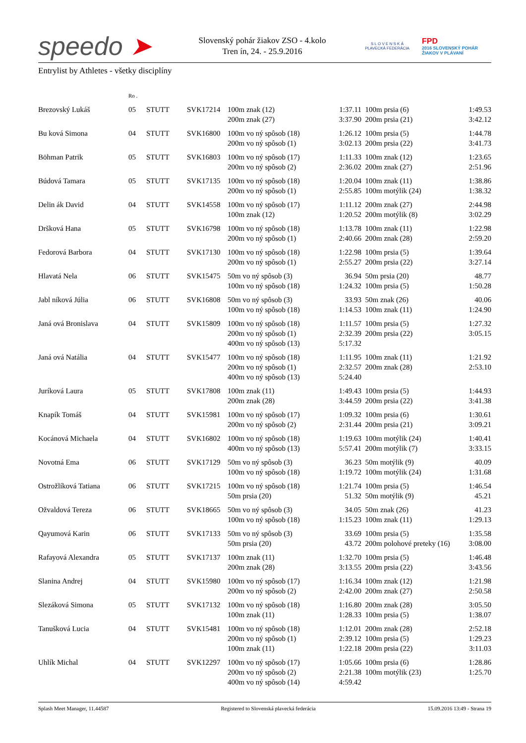speedo ➤
Slovenský pohár žiakov ZSO - 4.kolo
Tren ín, 24. - 25.9.2016
S L O V E N S K Á
PLAVECKÁ FEDERÁCIA
FPD
2016 SLOVENSKÝ POHÁR
ŽIAKOV V PLÁVANÍ
Entrylist by Athletes - všetky disciplíny
| | Ro . | | | | | | |
| Brezovský Lukáš | 05 | STUTT | SVK17214 | 100m znak (12) | 1:37.11 | 100m prsia (6) | 1:49.53 |
| | | | | 200m znak (27) | 3:37.90 | 200m prsia (21) | 3:42.12 |
| Bu ková Simona | 04 | STUTT | SVK16800 | 100m vo ný spôsob (18) | 1:26.12 | 100m prsia (5) | 1:44.78 |
| | | | | 200m vo ný spôsob (1) | 3:02.13 | 200m prsia (22) | 3:41.73 |
| Böhman Patrik | 05 | STUTT | SVK16803 | 100m vo ný spôsob (17) | 1:11.33 | 100m znak (12) | 1:23.65 |
| | | | | 200m vo ný spôsob (2) | 2:36.02 | 200m znak (27) | 2:51.96 |
| Búdová Tamara | 05 | STUTT | SVK17135 | 100m vo ný spôsob (18) | 1:20.04 | 100m znak (11) | 1:38.86 |
| | | | | 200m vo ný spôsob (1) | 2:55.85 | 100m motýlik (24) | 1:38.32 |
| Delin ák David | 04 | STUTT | SVK14558 | 100m vo ný spôsob (17) | 1:11.12 | 200m znak (27) | 2:44.98 |
| | | | | 100m znak (12) | 1:20.52 | 200m motýlik (8) | 3:02.29 |
| Dršková Hana | 05 | STUTT | SVK16798 | 100m vo ný spôsob (18) | 1:13.78 | 100m znak (11) | 1:22.98 |
| | | | | 200m vo ný spôsob (1) | 2:40.66 | 200m znak (28) | 2:59.20 |
| Fedorová Barbora | 04 | STUTT | SVK17130 | 100m vo ný spôsob (18) | 1:22.98 | 100m prsia (5) | 1:39.64 |
| | | | | 200m vo ný spôsob (1) | 2:55.27 | 200m prsia (22) | 3:27.14 |
| Hlavatá Nela | 06 | STUTT | SVK15475 | 50m vo ný spôsob (3) | 36.94 | 50m prsia (20) | 48.77 |
| | | | | 100m vo ný spôsob (18) | 1:24.32 | 100m prsia (5) | 1:50.28 |
| Jabl níková Júlia | 06 | STUTT | SVK16808 | 50m vo ný spôsob (3) | 33.93 | 50m znak (26) | 40.06 |
| | | | | 100m vo ný spôsob (18) | 1:14.53 | 100m znak (11) | 1:24.90 |
| Janá ová Bronislava | 04 | STUTT | SVK15809 | 100m vo ný spôsob (18) | 1:11.57 | 100m prsia (5) | 1:27.32 |
| | | | | 200m vo ný spôsob (1) | 2:32.39 | 200m prsia (22) | 3:05.15 |
| | | | | 400m vo ný spôsob (13) | 5:17.32 | | |
| Janá ová Natália | 04 | STUTT | SVK15477 | 100m vo ný spôsob (18) | 1:11.95 | 100m znak (11) | 1:21.92 |
| | | | | 200m vo ný spôsob (1) | 2:32.57 | 200m znak (28) | 2:53.10 |
| | | | | 400m vo ný spôsob (13) | 5:24.40 | | |
| Juríková Laura | 05 | STUTT | SVK17808 | 100m znak (11) | 1:49.43 | 100m prsia (5) | 1:44.93 |
| | | | | 200m znak (28) | 3:44.59 | 200m prsia (22) | 3:41.38 |
| Knapík Tomáš | 04 | STUTT | SVK15981 | 100m vo ný spôsob (17) | 1:09.32 | 100m prsia (6) | 1:30.61 |
| | | | | 200m vo ný spôsob (2) | 2:31.44 | 200m prsia (21) | 3:09.21 |
| Kocánová Michaela | 04 | STUTT | SVK16802 | 100m vo ný spôsob (18) | 1:19.63 | 100m motýlik (24) | 1:40.41 |
| | | | | 400m vo ný spôsob (13) | 5:57.41 | 200m motýlik (7) | 3:33.15 |
| Novotná Ema | 06 | STUTT | SVK17129 | 50m vo ný spôsob (3) | 36.23 | 50m motýlik (9) | 40.09 |
| | | | | 100m vo ný spôsob (18) | 1:19.72 | 100m motýlik (24) | 1:31.68 |
| Ostrožlíková Tatiana | 06 | STUTT | SVK17215 | 100m vo ný spôsob (18) | 1:21.74 | 100m prsia (5) | 1:46.54 |
| | | | | 50m prsia (20) | 51.32 | 50m motýlik (9) | 45.21 |
| Ožvaldová Tereza | 06 | STUTT | SVK18665 | 50m vo ný spôsob (3) | 34.05 | 50m znak (26) | 41.23 |
| | | | | 100m vo ný spôsob (18) | 1:15.23 | 100m znak (11) | 1:29.13 |
| Qayumová Karin | 06 | STUTT | SVK17133 | 50m vo ný spôsob (3) | 33.69 | 100m prsia (5) | 1:35.58 |
| | | | | 50m prsia (20) | 43.72 | 200m polohové preteky (16) | 3:08.00 |
| Rafayová Alexandra | 05 | STUTT | SVK17137 | 100m znak (11) | 1:32.70 | 100m prsia (5) | 1:46.48 |
| | | | | 200m znak (28) | 3:13.55 | 200m prsia (22) | 3:43.56 |
| Slanina Andrej | 04 | STUTT | SVK15980 | 100m vo ný spôsob (17) | 1:16.34 | 100m znak (12) | 1:21.98 |
| | | | | 200m vo ný spôsob (2) | 2:42.00 | 200m znak (27) | 2:50.58 |
| Slezáková Simona | 05 | STUTT | SVK17132 | 100m vo ný spôsob (18) | 1:16.80 | 200m znak (28) | 3:05.50 |
| | | | | 100m znak (11) | 1:28.33 | 100m prsia (5) | 1:38.07 |
| Tanušková Lucia | 04 | STUTT | SVK15481 | 100m vo ný spôsob (18) | 1:12.01 | 200m znak (28) | 2:52.18 |
| | | | | 200m vo ný spôsob (1) | 2:39.12 | 100m prsia (5) | 1:29.23 |
| | | | | 100m znak (11) | 1:22.18 | 200m prsia (22) | 3:11.03 |
| Uhlík Michal | 04 | STUTT | SVK12297 | 100m vo ný spôsob (17) | 1:05.66 | 100m prsia (6) | 1:28.86 |
| | | | | 200m vo ný spôsob (2) | 2:21.38 | 100m motýlik (23) | 1:25.70 |
| | | | | 400m vo ný spôsob (14) | 4:59.42 | | |
Splash Meet Manager, 11.44587 Registered to Slovenská plavecká federácia 15.09.2016 13:49 - Strana 19